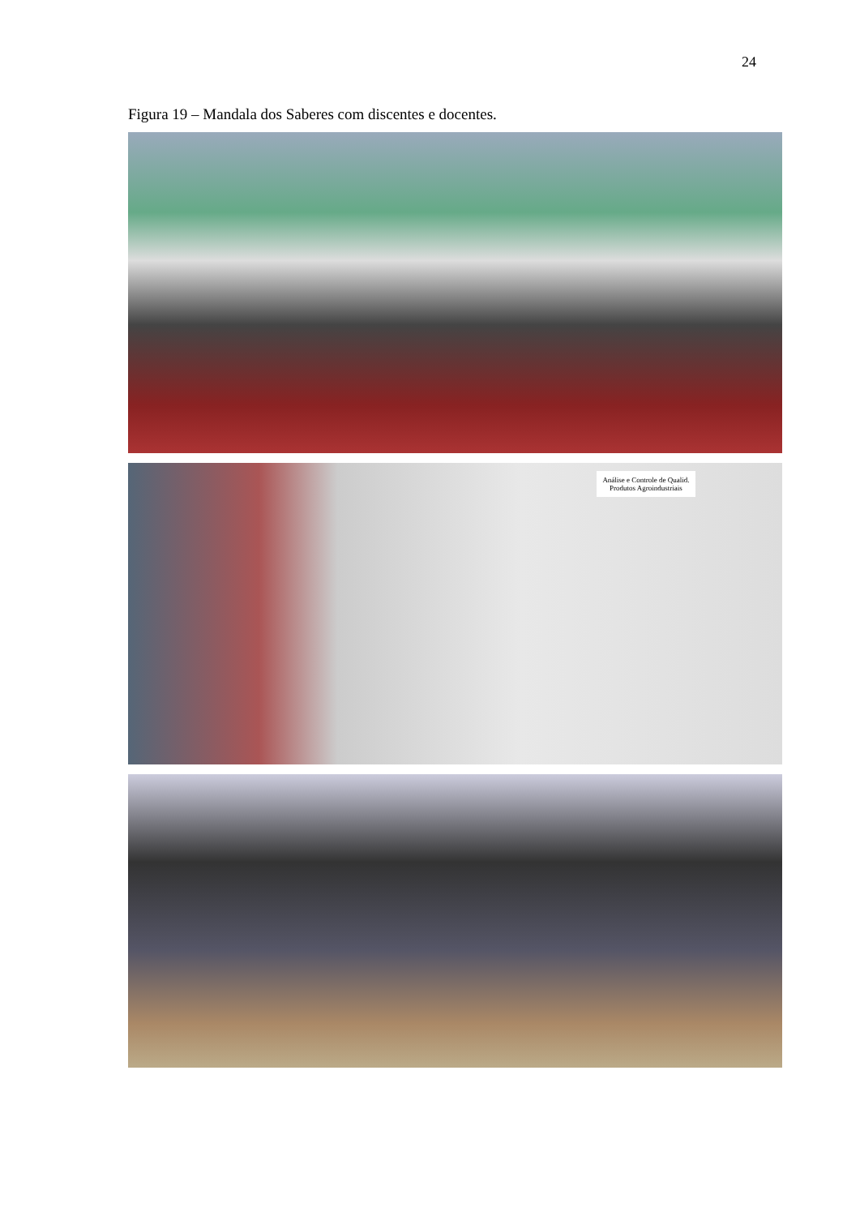24
Figura 19 – Mandala dos Saberes com discentes e docentes.
Análise e Controle de Qualid. Produtos Agroindustriais